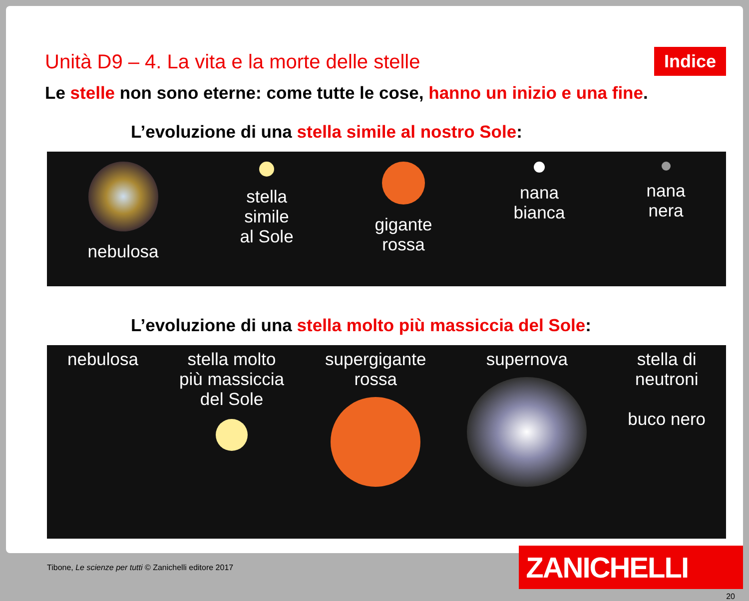Unità D9 – 4. La vita e la morte delle stelle
Indice
Le stelle non sono eterne: come tutte le cose, hanno un inizio e una fine.
L’evoluzione di una stella simile al nostro Sole:
nebulosa stella
simile
al Sole
gigante
rossa
nana
bianca
nana
nera
L’evoluzione di una stella molto più massiccia del Sole:
nebulosa stella molto
più massiccia
del Sole
supergigante
rossa
supernova stella di
neutroni
buco nero
Tibone, Le scienze per tutti © Zanichelli editore 2017
ZANICHELLI
20